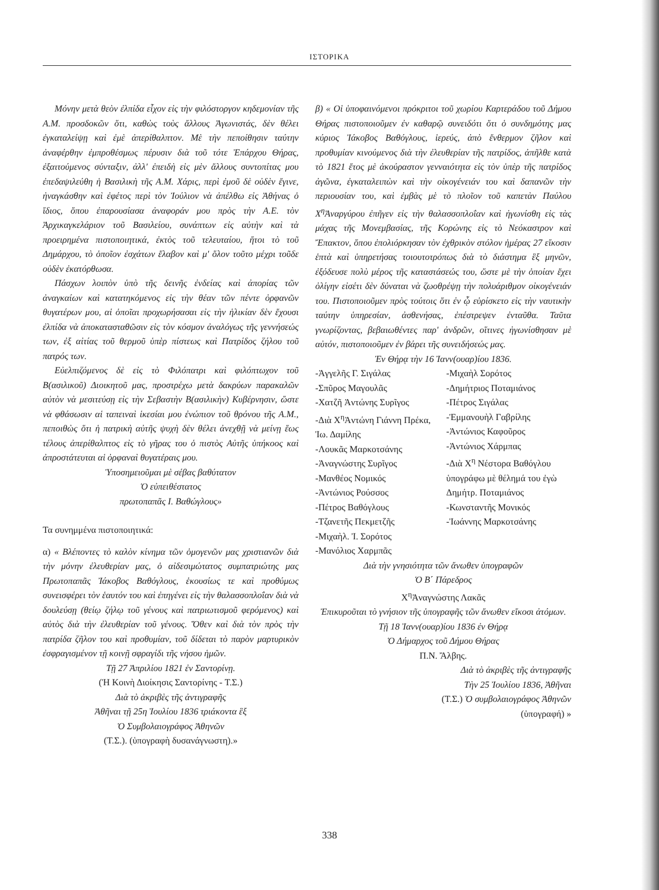ΙΣΤΟΡΙΚΑ
Μόνην μετὰ θεὸν ἐλπίδα εἶχον εἰς τὴν φιλόστοργον κηδεμονίαν τῆς Α.Μ. προσδοκῶν ὅτι, καθὼς τοὺς ἄλλους Ἀγωνιστάς, δὲν θέλει ἐγκαταλείψῃ καὶ ἐμὲ ἀπερίθαλπτον. Μὲ τὴν πεποίθησιν ταύτην ἀναφέρθην ἐμπροθέσμως πέρυσιν διὰ τοῦ τότε Ἐπάρχου Θήρας, ἐξαιτούμενος σύνταξιν, ἀλλ' ἐπειδὴ εἰς μὲν ἄλλους συντοπίτας μου ἐπεδαψιλεύθη ἡ Βασιλικὴ τῆς Α.Μ. Χάρις, περὶ ἐμοῦ δὲ οὐδὲν ἔγινε, ἠναγκάσθην καὶ ἐφέτος περὶ τὸν Ἰούλιον νὰ ἀπέλθω εἰς Ἀθήνας ὁ ἴδιος, ὅπου ἐπαρουσίασα ἀναφοράν μου πρὸς τὴν Α.Ε. τὸν Ἀρχικαγκελάριον τοῦ Βασιλείου, συνάπτων εἰς αὐτὴν καὶ τὰ προειρημένα πιστοποιητικά, ἐκτὸς τοῦ τελευταίου, ἤτοι τὸ τοῦ Δημάρχου, τὸ ὁποῖον ἐσχάτων ἔλαβον καὶ μ' ὅλον τοῦτο μέχρι τοῦδε οὐδὲν ἐκατόρθωσα.
Πάσχων λοιπὸν ὑπὸ τῆς δεινῆς ἐνδείας καὶ ἀπορίας τῶν ἀναγκαίων καὶ κατατηκόμενος εἰς τὴν θέαν τῶν πέντε ὀρφανῶν θυγατέρων μου, αἱ ὁποῖαι προχωρήσασαι εἰς τὴν ἡλικίαν δὲν ἔχουσι ἐλπίδα νὰ ἀποκατασταθῶσιν εἰς τὸν κόσμον ἀναλόγως τῆς γεννήσεώς των, ἐξ αἰτίας τοῦ θερμοῦ ὑπὲρ πίστεως καὶ Πατρίδος ζήλου τοῦ πατρός των.
Εὐελπιζόμενος δὲ εἰς τὸ Φιλόπατρι καὶ φιλόπτωχον τοῦ Β(ασιλικοῦ) Διοικητοῦ μας, προστρέχω μετὰ δακρύων παρακαλῶν αὐτὸν νὰ μεσιτεύσῃ εἰς τὴν Σεβαστὴν Β(ασιλικὴν) Κυβέρνησιν, ὥστε νὰ φθάσωσιν αἱ ταπειναὶ ἱκεσίαι μου ἐνώπιον τοῦ θρόνου τῆς Α.Μ., πεποιθὼς ὅτι ἡ πατρικὴ αὐτῆς ψυχὴ δὲν θέλει ἀνεχθῇ νὰ μείνῃ ἕως τέλους ἀπερίθαλπτος εἰς τὸ γῆρας του ὁ πιστὸς Αὐτῆς ὑπήκοος καὶ ἀπροστάτευται αἱ ὀρφαναὶ θυγατέραις μου.
Ὑποσημειοῦμαι μὲ σέβας βαθύτατον
Ὁ εὐπειθέστατος
πρωτοπαπᾶς Ι. Βαθώγλους»
Τα συνημμένα πιστοποιητικά:
α) « Βλέποντες τὸ καλὸν κίνημα τῶν ὁμογενῶν μας χριστιανῶν διὰ τὴν μόνην ἐλευθερίαν μας, ὁ αἰδεσιμώτατος συμπατριώτης μας Πρωτοπαπᾶς Ἰάκοβος Βαθόγλους, ἑκουσίως τε καὶ προθύμως συνεισφέρει τὸν ἑαυτόν του καὶ ἐπηγένει εἰς τὴν θαλασσοπλοΐαν διὰ νὰ δουλεύσῃ (θείῳ ζήλῳ τοῦ γένους καὶ πατριωτισμοῦ φερόμενος) καὶ αὐτὸς διὰ τὴν ἐλευθερίαν τοῦ γένους. Ὅθεν καὶ διὰ τὸν πρὸς τὴν πατρίδα ζῆλον του καὶ προθυμίαν, τοῦ δίδεται τὸ παρὸν μαρτυρικὸν ἐσφραγισμένον τῇ κοινῇ σφραγίδι τῆς νήσου ἡμῶν.
Τῇ 27 Ἀπριλίου 1821 ἐν Σαντορίνῃ.
(Ἡ Κοινὴ Διοίκησις Σαντορίνης - Τ.Σ.)
Διὰ τὸ ἀκριβὲς τῆς ἀντιγραφῆς
Ἀθῆναι τῇ 25η Ἰουλίου 1836 τριάκοντα ἓξ
Ὁ Συμβολαιογράφος Ἀθηνῶν
(Τ.Σ.). (ὑπογραφὴ δυσανάγνωστη).»
β) « Οἱ ὑποφαινόμενοι πρόκριτοι τοῦ χωρίου Καρτεράδου τοῦ Δήμου Θήρας πιστοποιοῦμεν ἐν καθαρῷ συνειδότι ὅτι ὁ συνδημότης μας κύριος Ἰάκοβος Βαθόγλους, ἱερεύς, ἀπὸ ἔνθερμον ζῆλον καὶ προθυμίαν κινούμενος διὰ τὴν ἐλευθερίαν τῆς πατρίδος, ἀπῆλθε κατὰ τὸ 1821 ἔτος μὲ ἀκούραστον γενναιότητα εἰς τὸν ὑπὲρ τῆς πατρίδος ἀγῶνα, ἐγκαταλειπὼν καὶ τὴν οἰκογένειάν του καὶ δαπανῶν τὴν περιουσίαν του, καὶ ἐμβὰς μὲ τὸ πλοῖον τοῦ καπετὰν Παύλου Χ<sup>η</sup>Ἀναργύρου ἐπῆγεν εἰς τὴν θαλασσοπλοΐαν καὶ ἠγωνίσθη εἰς τὰς μάχας τῆς Μονεμβασίας, τῆς Κορώνης εἰς τὸ Νεόκαστρον καὶ Ἔπακτον, ὅπου ἐπολιόρκησαν τὸν ἐχθρικὸν στόλον ἡμέρας 27 εἴκοσιν ἑπτὰ καὶ ὑπηρετήσας τοιουτοτρόπως διὰ τὸ διάστημα ἓξ μηνῶν, ἐξόδευσε πολὺ μέρος τῆς καταστάσεώς του, ὥστε μὲ τὴν ὁποίαν ἔχει ὀλίγην εἰσέτι δὲν δύναται νὰ ζωοθρέψῃ τὴν πολυάριθμον οἰκογένειάν του. Πιστοποιοῦμεν πρὸς τούτοις ὅτι ἐν ᾧ εὑρίσκετο εἰς τὴν ναυτικὴν ταύτην ὑπηρεσίαν, ἀσθενήσας, ἐπέστρεψεν ἐνταῦθα. Ταῦτα γνωρίζοντας, βεβαιωθέντες παρ' ἀνδρῶν, οἵτινες ἠγωνίσθησαν μὲ αὐτόν, πιστοποιοῦμεν ἐν βάρει τῆς συνειδήσεώς μας.
Ἐν Θήρᾳ τὴν 16 Ἰανν(ουαρ)ίου 1836.
-Ἀγγελῆς Γ. Σιγάλας
-Σπῦρος Μαγουλᾶς
-Χατζῆ Ἀντώνης Συρῖγος
-Διὰ Χ<sup>η</sup>Ἀντώνη Γιάννη Πρέκα, Ἰω. Δαμίλης
-Λουκᾶς Μαρκοτσάνης
-Ἀναγνώστης Συρῖγος
-Μανθέος Νομικός
-Ἀντώνιος Ρούσσος
-Πέτρος Βαθόγλους
-Τζανετῆς Πεκμετζῆς
-Μιχαὴλ. Ἰ. Σορότος
-Μανόλιος Χαρμπᾶς
-Μιχαὴλ Σορότος
-Δημήτριος Ποταμιάνος
-Πέτρος Σιγάλας
-Ἐμμανουὴλ Γαβρίλης
-Ἀντώνιος Καφοῦρος
-Ἀντώνιος Χάρμπας
-Διὰ Χ<sup>η</sup> Νέστορα Βαθόγλου ὑπογράφω μὲ θέλημά του ἐγὼ Δημήτρ. Ποταμιάνος
-Κωνσταντῆς Μονικός
-Ἰωάννης Μαρκοτσάνης
Διὰ τὴν γνησιότητα τῶν ἄνωθεν ὑπογραφῶν
Ὁ Β΄ Πάρεδρος
Χ<sup>η</sup>Ἀναγνώστης Λακᾶς
Ἐπικυροῦται τὸ γνήσιον τῆς ὑπογραφῆς τῶν ἄνωθεν εἴκοσι ἀτόμων.
Τῇ 18 Ἰανν(ουαρ)ίου 1836 ἐν Θήρᾳ
Ὁ Δήμαρχος τοῦ Δήμου Θήρας
Π.Ν. Ἄλβης.
Διὰ τὸ ἀκριβὲς τῆς ἀντιγραφῆς
Τὴν 25 Ἰουλίου 1836, Ἀθῆναι
(Τ.Σ.) Ὁ συμβολαιογράφος Ἀθηνῶν
(ὑπογραφή) »
338